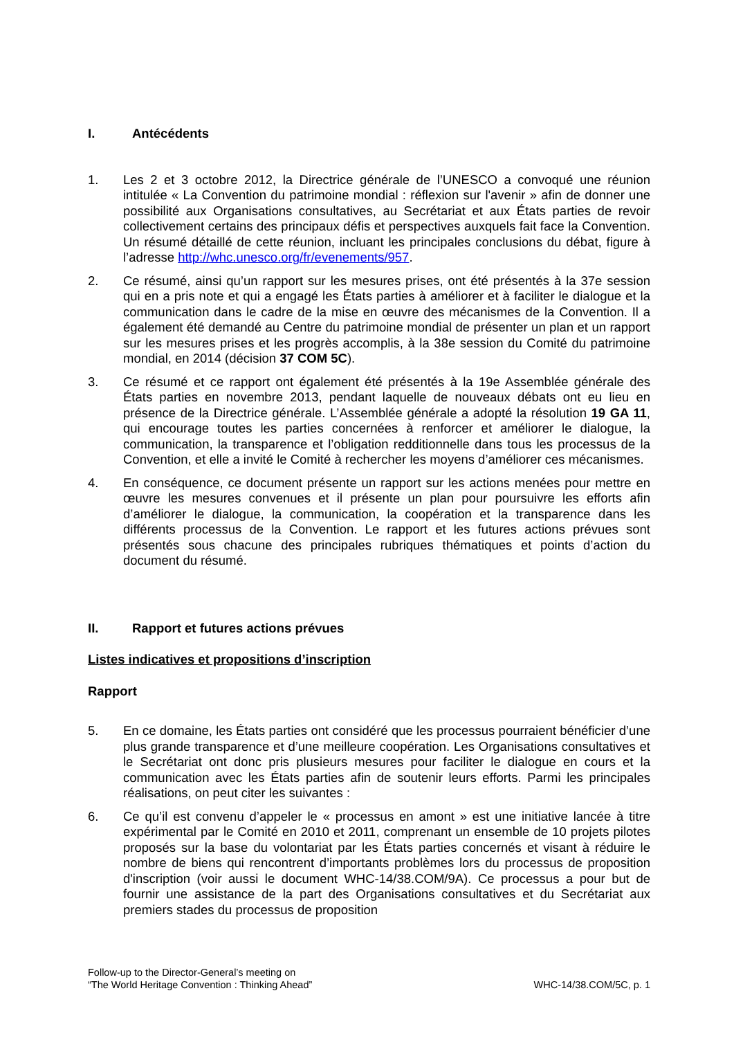I. Antécédents
1. Les 2 et 3 octobre 2012, la Directrice générale de l’UNESCO a convoqué une réunion intitulée « La Convention du patrimoine mondial : réflexion sur l'avenir » afin de donner une possibilité aux Organisations consultatives, au Secrétariat et aux États parties de revoir collectivement certains des principaux défis et perspectives auxquels fait face la Convention. Un résumé détaillé de cette réunion, incluant les principales conclusions du débat, figure à l’adresse http://whc.unesco.org/fr/evenements/957.
2. Ce résumé, ainsi qu’un rapport sur les mesures prises, ont été présentés à la 37e session qui en a pris note et qui a engagé les États parties à améliorer et à faciliter le dialogue et la communication dans le cadre de la mise en œuvre des mécanismes de la Convention. Il a également été demandé au Centre du patrimoine mondial de présenter un plan et un rapport sur les mesures prises et les progrès accomplis, à la 38e session du Comité du patrimoine mondial, en 2014 (décision 37 COM 5C).
3. Ce résumé et ce rapport ont également été présentés à la 19e Assemblée générale des États parties en novembre 2013, pendant laquelle de nouveaux débats ont eu lieu en présence de la Directrice générale. L’Assemblée générale a adopté la résolution 19 GA 11, qui encourage toutes les parties concernées à renforcer et améliorer le dialogue, la communication, la transparence et l’obligation redditionnelle dans tous les processus de la Convention, et elle a invité le Comité à rechercher les moyens d’améliorer ces mécanismes.
4. En conséquence, ce document présente un rapport sur les actions menées pour mettre en œuvre les mesures convenues et il présente un plan pour poursuivre les efforts afin d’améliorer le dialogue, la communication, la coopération et la transparence dans les différents processus de la Convention. Le rapport et les futures actions prévues sont présentés sous chacune des principales rubriques thématiques et points d’action du document du résumé.
II. Rapport et futures actions prévues
Listes indicatives et propositions d’inscription
Rapport
5. En ce domaine, les États parties ont considéré que les processus pourraient bénéficier d’une plus grande transparence et d’une meilleure coopération. Les Organisations consultatives et le Secrétariat ont donc pris plusieurs mesures pour faciliter le dialogue en cours et la communication avec les États parties afin de soutenir leurs efforts. Parmi les principales réalisations, on peut citer les suivantes :
6. Ce qu’il est convenu d’appeler le « processus en amont » est une initiative lancée à titre expérimental par le Comité en 2010 et 2011, comprenant un ensemble de 10 projets pilotes proposés sur la base du volontariat par les États parties concernés et visant à réduire le nombre de biens qui rencontrent d’importants problèmes lors du processus de proposition d'inscription (voir aussi le document WHC-14/38.COM/9A). Ce processus a pour but de fournir une assistance de la part des Organisations consultatives et du Secrétariat aux premiers stades du processus de proposition
Follow-up to the Director-General’s meeting on
“The World Heritage Convention : Thinking Ahead”
WHC-14/38.COM/5C, p. 1